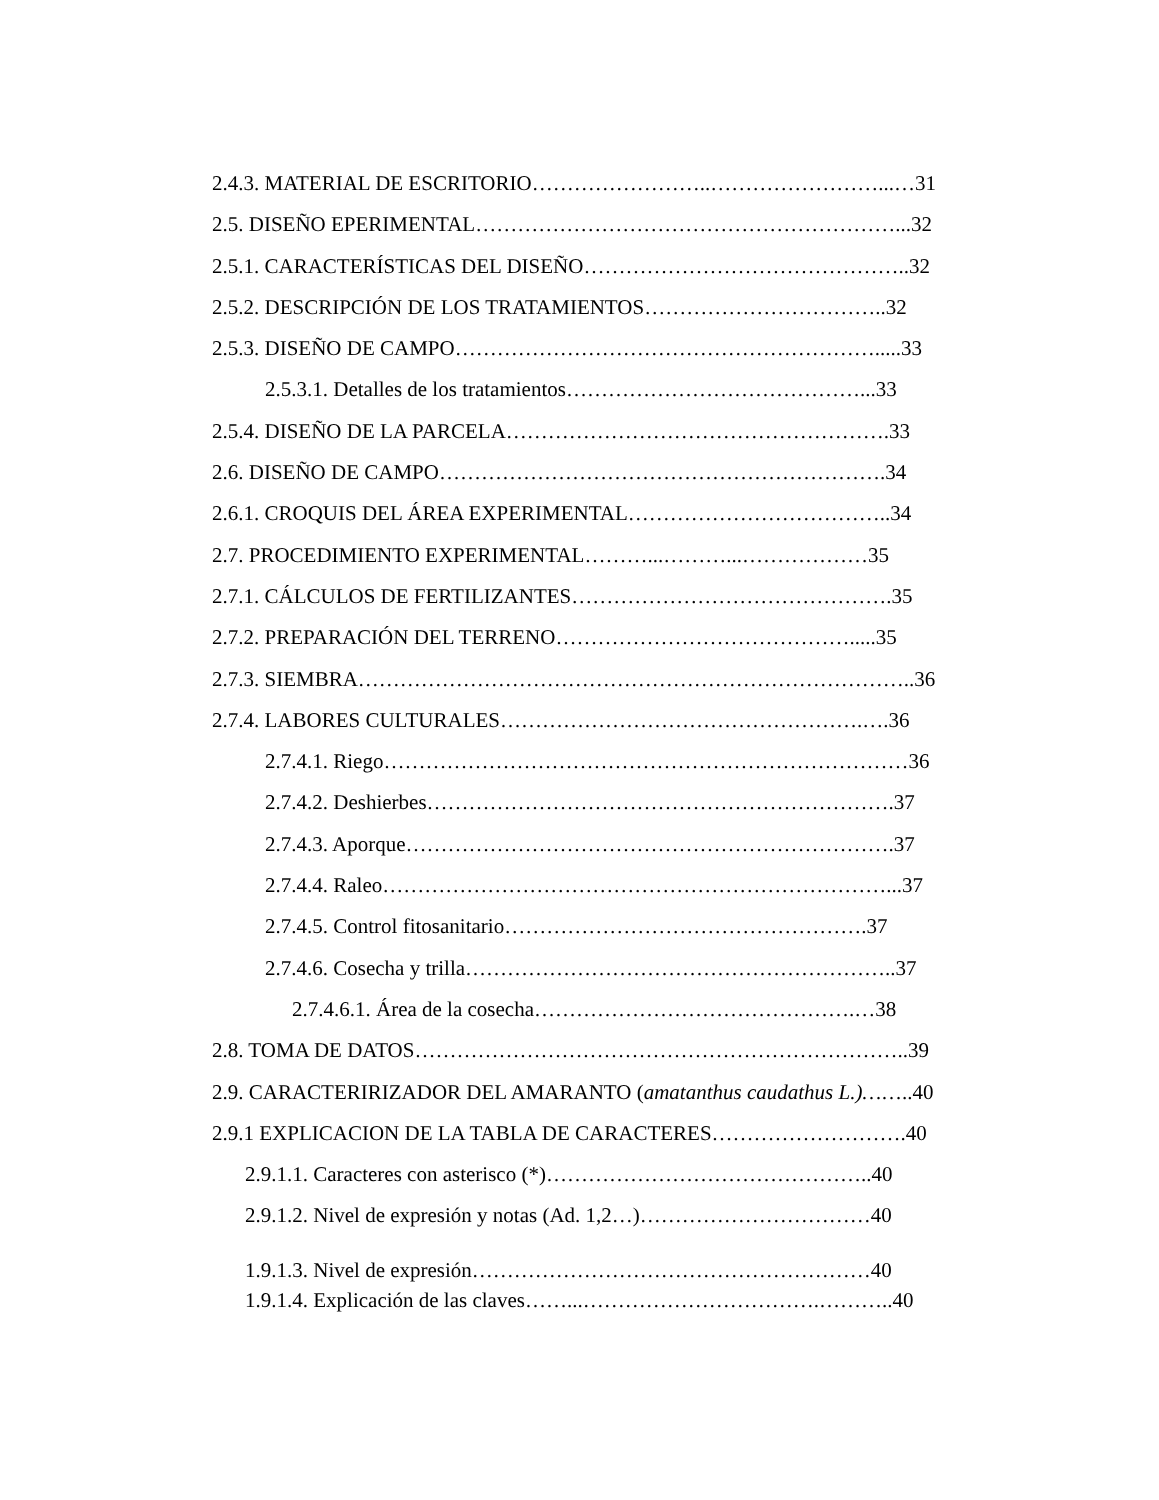2.4.3. MATERIAL DE ESCRITORIO……………………..……………………...…31
2.5. DISEÑO EPERIMENTAL……………………………………………………...32
2.5.1. CARACTERÍSTICAS DEL DISEÑO………………………………………..32
2.5.2. DESCRIPCIÓN DE LOS TRATAMIENTOS……………………………..32
2.5.3. DISEÑO DE CAMPO…………………………………………………….....33
2.5.3.1. Detalles de los tratamientos……………………………………...33
2.5.4. DISEÑO DE LA PARCELA……………………………………………….33
2.6. DISEÑO DE CAMPO……………………………………………………….34
2.6.1. CROQUIS DEL ÁREA EXPERIMENTAL………………………………..34
2.7. PROCEDIMIENTO EXPERIMENTAL………...………...………………35
2.7.1. CÁLCULOS DE FERTILIZANTES……………………………………….35
2.7.2. PREPARACIÓN DEL TERRENO…………………………………….....35
2.7.3. SIEMBRA……………………………………………………………………..36
2.7.4. LABORES CULTURALES…………………………………………….….36
2.7.4.1. Riego…………………………………………………………………36
2.7.4.2. Deshierbes………………………………………………………….37
2.7.4.3. Aporque…………………………………………………………….37
2.7.4.4. Raleo………………………………………………………………...37
2.7.4.5. Control fitosanitario…………………………………………….37
2.7.4.6. Cosecha y trilla……………………………………………………..37
2.7.4.6.1. Área de la cosecha……………………………………….…38
2.8. TOMA DE DATOS……………………………………………………………..39
2.9. CARACTERIRIZADOR DEL AMARANTO (amatanthus caudathus L.)……..40
2.9.1 EXPLICACION DE LA TABLA DE CARACTERES……………………….40
2.9.1.1. Caracteres con asterisco (*)………………………………………..40
2.9.1.2. Nivel de expresión y notas (Ad. 1,2…)……………………………40
1.9.1.3. Nivel de expresión…………………………………………………40
1.9.1.4. Explicación de las claves……...…………………………….………..40